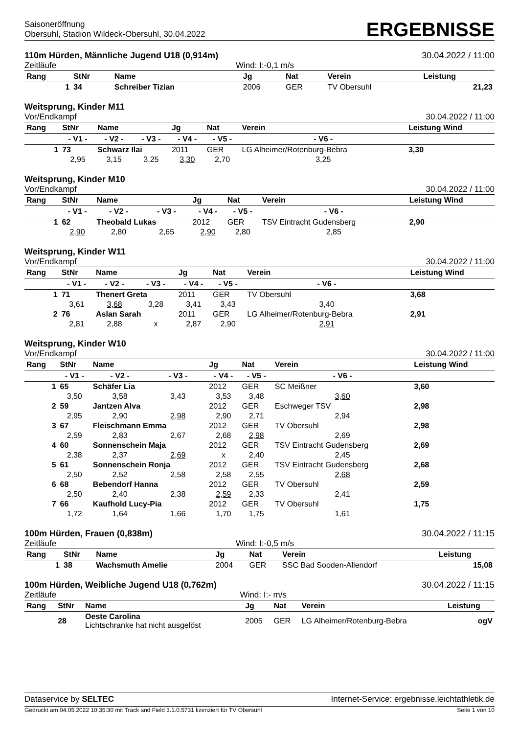Saisoneröffnung
Obersuhl, Stadion Wildeck-Obersuhl, 30.04.2022
ERGEBNISSE
110m Hürden, Männliche Jugend U18 (0,914m) 30.04.2022 / 11:00
Zeitläufe Wind: I:-0,1 m/s
| Rang | StNr | Name | Jg | Nat | Verein | Leistung |
| --- | --- | --- | --- | --- | --- | --- |
| 1 | 34 | Schreiber Tizian | 2006 | GER | TV Obersuhl | 21,23 |
Weitsprung, Kinder M11
Vor/Endkampf 30.04.2022 / 11:00
| Rang | StNr | Name | | Jg | Nat | Verein | Leistung Wind |
| --- | --- | --- | --- | --- | --- | --- | --- |
| | - V1 - | - V2 - | - V3 - | - V4 - | - V5 - | - V6 - | |
| 1 | 73 | Schwarz Ilai | | 2011 | GER | LG Alheimer/Rotenburg-Bebra | 3,30 |
| | 2,95 | 3,15 | 3,25 | 3,30 | 2,70 | 3,25 | |
Weitsprung, Kinder M10
Vor/Endkampf 30.04.2022 / 11:00
| Rang | StNr | Name | | Jg | Nat | Verein | Leistung Wind |
| --- | --- | --- | --- | --- | --- | --- | --- |
| | - V1 - | - V2 - | - V3 - | - V4 - | - V5 - | - V6 - | |
| 1 | 62 | Theobald Lukas | | 2012 | GER | TSV Eintracht Gudensberg | 2,90 |
| | 2,90 | 2,80 | 2,65 | 2,90 | 2,80 | 2,85 | |
Weitsprung, Kinder W11
Vor/Endkampf 30.04.2022 / 11:00
| Rang | StNr | Name | | Jg | Nat | Verein | Leistung Wind |
| --- | --- | --- | --- | --- | --- | --- | --- |
| | - V1 - | - V2 - | - V3 - | - V4 - | - V5 - | - V6 - | |
| 1 | 71 | Thenert Greta | | 2011 | GER | TV Obersuhl | 3,68 |
| | 3,61 | 3,68 | 3,28 | 3,41 | 3,43 | 3,40 | |
| 2 | 76 | Aslan Sarah | | 2011 | GER | LG Alheimer/Rotenburg-Bebra | 2,91 |
| | 2,81 | 2,88 | x | 2,87 | 2,90 | 2,91 | |
Weitsprung, Kinder W10
Vor/Endkampf 30.04.2022 / 11:00
| Rang | StNr | Name | | Jg | Nat | Verein | Leistung Wind |
| --- | --- | --- | --- | --- | --- | --- | --- |
| | - V1 - | - V2 - | - V3 - | - V4 - | - V5 - | - V6 - | |
| 1 | 65 | Schäfer Lia | | 2012 | GER | SC Meißner | 3,60 |
| | 3,50 | 3,58 | 3,43 | 3,53 | 3,48 | 3,60 | |
| 2 | 59 | Jantzen Alva | | 2012 | GER | Eschweger TSV | 2,98 |
| | 2,95 | 2,90 | 2,98 | 2,90 | 2,71 | 2,94 | |
| 3 | 67 | Fleischmann Emma | | 2012 | GER | TV Obersuhl | 2,98 |
| | 2,59 | 2,83 | 2,67 | 2,68 | 2,98 | 2,69 | |
| 4 | 60 | Sonnenschein Maja | | 2012 | GER | TSV Eintracht Gudensberg | 2,69 |
| | 2,38 | 2,37 | 2,69 | x | 2,40 | 2,45 | |
| 5 | 61 | Sonnenschein Ronja | | 2012 | GER | TSV Eintracht Gudensberg | 2,68 |
| | 2,50 | 2,52 | 2,58 | 2,58 | 2,55 | 2,68 | |
| 6 | 68 | Bebendorf Hanna | | 2012 | GER | TV Obersuhl | 2,59 |
| | 2,50 | 2,40 | 2,38 | 2,59 | 2,33 | 2,41 | |
| 7 | 66 | Kaufhold Lucy-Pia | | 2012 | GER | TV Obersuhl | 1,75 |
| | 1,72 | 1,64 | 1,66 | 1,70 | 1,75 | 1,61 | |
100m Hürden, Frauen (0,838m) 30.04.2022 / 11:15
Zeitläufe Wind: I:-0,5 m/s
| Rang | StNr | Name | Jg | Nat | Verein | Leistung |
| --- | --- | --- | --- | --- | --- | --- |
| 1 | 38 | Wachsmuth Amelie | 2004 | GER | SSC Bad Sooden-Allendorf | 15,08 |
100m Hürden, Weibliche Jugend U18 (0,762m) 30.04.2022 / 11:15
Zeitläufe Wind: I:- m/s
| Rang | StNr | Name | Jg | Nat | Verein | Leistung |
| --- | --- | --- | --- | --- | --- | --- |
| | 28 | Oeste Carolina Lichtschranke hat nicht ausgelöst | 2005 | GER | LG Alheimer/Rotenburg-Bebra | ogV |
Dataservice by SELTEC Internet-Service: ergebnisse.leichtathletik.de
Gedruckt am 04.05.2022 10:35:30 mit Track and Field 3.1.0.5731 lizenziert für TV Obersuhl Seite 1 von 10